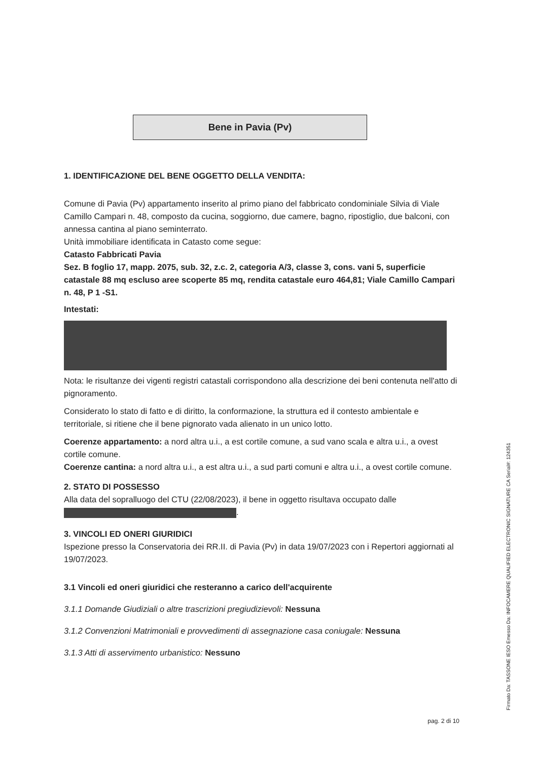Bene in Pavia (Pv)
1. IDENTIFICAZIONE DEL BENE OGGETTO DELLA VENDITA:
Comune di Pavia (Pv) appartamento inserito al primo piano del fabbricato condominiale Silvia di Viale Camillo Campari n. 48, composto da cucina, soggiorno, due camere, bagno, ripostiglio, due balconi, con annessa cantina al piano seminterrato.
Unità immobiliare identificata in Catasto come segue:
Catasto Fabbricati Pavia
Sez. B foglio 17, mapp. 2075, sub. 32, z.c. 2, categoria A/3, classe 3, cons. vani 5, superficie catastale 88 mq escluso aree scoperte 85 mq, rendita catastale euro 464,81; Viale Camillo Campari n. 48, P 1 -S1.
Intestati:
Nota: le risultanze dei vigenti registri catastali corrispondono alla descrizione dei beni contenuta nell'atto di pignoramento.
Considerato lo stato di fatto e di diritto, la conformazione, la struttura ed il contesto ambientale e territoriale, si ritiene che il bene pignorato vada alienato in un unico lotto.
Coerenze appartamento: a nord altra u.i., a est cortile comune, a sud vano scala e altra u.i., a ovest cortile comune.
Coerenze cantina: a nord altra u.i., a est altra u.i., a sud parti comuni e altra u.i., a ovest cortile comune.
2. STATO DI POSSESSO
Alla data del sopralluogo del CTU (22/08/2023), il bene in oggetto risultava occupato dalle .
3. VINCOLI ED ONERI GIURIDICI
Ispezione presso la Conservatoria dei RR.II. di Pavia (Pv) in data 19/07/2023 con i Repertori aggiornati al 19/07/2023.
3.1 Vincoli ed oneri giuridici che resteranno a carico dell'acquirente
3.1.1 Domande Giudiziali o altre trascrizioni pregiudizievoli: Nessuna
3.1.2 Convenzioni Matrimoniali e provvedimenti di assegnazione casa coniugale: Nessuna
3.1.3 Atti di asservimento urbanistico: Nessuno
pag. 2 di 10
Firmato Da: TASSONE IESO Emesso Da: INFOCAMERE QUALIFIED ELECTRONIC SIGNATURE CA Serial#: 124351